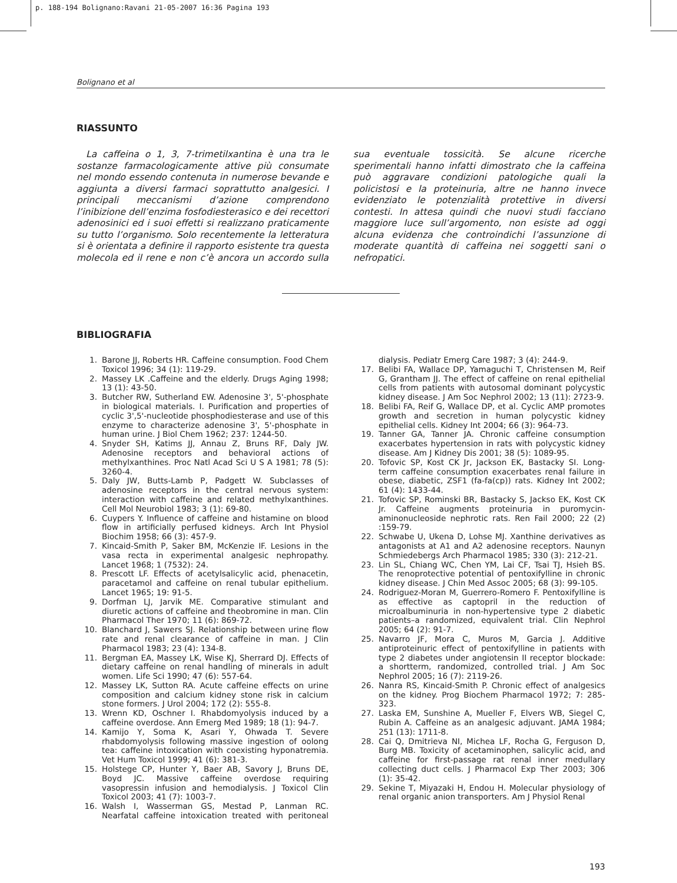p. 188-194 Bolignano:Ravani 21-05-2007 16:36 Pagina 193
Bolignano et al
RIASSUNTO
La caffeina o 1, 3, 7-trimetilxantina è una tra le sostanze farmacologicamente attive più consumate nel mondo essendo contenuta in numerose bevande e aggiunta a diversi farmaci soprattutto analgesici. I principali meccanismi d’azione comprendono l’inibizione dell’enzima fosfodiesterasico e dei recettori adenosinici ed i suoi effetti si realizzano praticamente su tutto l’organismo. Solo recentemente la letteratura si è orientata a definire il rapporto esistente tra questa molecola ed il rene e non c’è ancora un accordo sulla sua eventuale tossicità. Se alcune ricerche sperimentali hanno infatti dimostrato che la caffeina può aggravare condizioni patologiche quali la policistosi e la proteinuria, altre ne hanno invece evidenziato le potenzialità protettive in diversi contesti. In attesa quindi che nuovi studi facciano maggiore luce sull’argomento, non esiste ad oggi alcuna evidenza che controindichi l’assunzione di moderate quantità di caffeina nei soggetti sani o nefropatici.
BIBLIOGRAFIA
1. Barone JJ, Roberts HR. Caffeine consumption. Food Chem Toxicol 1996; 34 (1): 119-29.
2. Massey LK .Caffeine and the elderly. Drugs Aging 1998; 13 (1): 43-50.
3. Butcher RW, Sutherland EW. Adenosine 3', 5'-phosphate in biological materials. I. Purification and properties of cyclic 3',5'-nucleotide phosphodiesterase and use of this enzyme to characterize adenosine 3', 5'-phosphate in human urine. J Biol Chem 1962; 237: 1244-50.
4. Snyder SH, Katims JJ, Annau Z, Bruns RF, Daly JW. Adenosine receptors and behavioral actions of methylxanthines. Proc Natl Acad Sci U S A 1981; 78 (5): 3260-4.
5. Daly JW, Butts-Lamb P, Padgett W. Subclasses of adenosine receptors in the central nervous system: interaction with caffeine and related methylxanthines. Cell Mol Neurobiol 1983; 3 (1): 69-80.
6. Cuypers Y. Influence of caffeine and histamine on blood flow in artificially perfused kidneys. Arch Int Physiol Biochim 1958; 66 (3): 457-9.
7. Kincaid-Smith P, Saker BM, McKenzie IF. Lesions in the vasa recta in experimental analgesic nephropathy. Lancet 1968; 1 (7532): 24.
8. Prescott LF. Effects of acetylsalicylic acid, phenacetin, paracetamol and caffeine on renal tubular epithelium. Lancet 1965; 19: 91-5.
9. Dorfman LJ, Jarvik ME. Comparative stimulant and diuretic actions of caffeine and theobromine in man. Clin Pharmacol Ther 1970; 11 (6): 869-72.
10. Blanchard J, Sawers SJ. Relationship between urine flow rate and renal clearance of caffeine in man. J Clin Pharmacol 1983; 23 (4): 134-8.
11. Bergman EA, Massey LK, Wise KJ, Sherrard DJ. Effects of dietary caffeine on renal handling of minerals in adult women. Life Sci 1990; 47 (6): 557-64.
12. Massey LK, Sutton RA. Acute caffeine effects on urine composition and calcium kidney stone risk in calcium stone formers. J Urol 2004; 172 (2): 555-8.
13. Wrenn KD, Oschner I. Rhabdomyolysis induced by a caffeine overdose. Ann Emerg Med 1989; 18 (1): 94-7.
14. Kamijo Y, Soma K, Asari Y, Ohwada T. Severe rhabdomyolysis following massive ingestion of oolong tea: caffeine intoxication with coexisting hyponatremia. Vet Hum Toxicol 1999; 41 (6): 381-3.
15. Holstege CP, Hunter Y, Baer AB, Savory J, Bruns DE, Boyd JC. Massive caffeine overdose requiring vasopressin infusion and hemodialysis. J Toxicol Clin Toxicol 2003; 41 (7): 1003-7.
16. Walsh I, Wasserman GS, Mestad P, Lanman RC. Nearfatal caffeine intoxication treated with peritoneal dialysis. Pediatr Emerg Care 1987; 3 (4): 244-9.
17. Belibi FA, Wallace DP, Yamaguchi T, Christensen M, Reif G, Grantham JJ. The effect of caffeine on renal epithelial cells from patients with autosomal dominant polycystic kidney disease. J Am Soc Nephrol 2002; 13 (11): 2723-9.
18. Belibi FA, Reif G, Wallace DP, et al. Cyclic AMP promotes growth and secretion in human polycystic kidney epithelial cells. Kidney Int 2004; 66 (3): 964-73.
19. Tanner GA, Tanner JA. Chronic caffeine consumption exacerbates hypertension in rats with polycystic kidney disease. Am J Kidney Dis 2001; 38 (5): 1089-95.
20. Tofovic SP, Kost CK Jr, Jackson EK, Bastacky SI. Long-term caffeine consumption exacerbates renal failure in obese, diabetic, ZSF1 (fa-fa(cp)) rats. Kidney Int 2002; 61 (4): 1433-44.
21. Tofovic SP, Rominski BR, Bastacky S, Jackso EK, Kost CK Jr. Caffeine augments proteinuria in puromycin-aminonucleoside nephrotic rats. Ren Fail 2000; 22 (2) :159-79.
22. Schwabe U, Ukena D, Lohse MJ. Xanthine derivatives as antagonists at A1 and A2 adenosine receptors. Naunyn Schmiedebergs Arch Pharmacol 1985; 330 (3): 212-21.
23. Lin SL, Chiang WC, Chen YM, Lai CF, Tsai TJ, Hsieh BS. The renoprotective potential of pentoxifylline in chronic kidney disease. J Chin Med Assoc 2005; 68 (3): 99-105.
24. Rodriguez-Moran M, Guerrero-Romero F. Pentoxifylline is as effective as captopril in the reduction of microalbuminuria in non-hypertensive type 2 diabetic patients–a randomized, equivalent trial. Clin Nephrol 2005; 64 (2): 91-7.
25. Navarro JF, Mora C, Muros M, Garcia J. Additive antiproteinuric effect of pentoxifylline in patients with type 2 diabetes under angiotensin II receptor blockade: a shortterm, randomized, controlled trial. J Am Soc Nephrol 2005; 16 (7): 2119-26.
26. Nanra RS, Kincaid-Smith P. Chronic effect of analgesics on the kidney. Prog Biochem Pharmacol 1972; 7: 285-323.
27. Laska EM, Sunshine A, Mueller F, Elvers WB, Siegel C, Rubin A. Caffeine as an analgesic adjuvant. JAMA 1984; 251 (13): 1711-8.
28. Cai Q, Dmitrieva NI, Michea LF, Rocha G, Ferguson D, Burg MB. Toxicity of acetaminophen, salicylic acid, and caffeine for first-passage rat renal inner medullary collecting duct cells. J Pharmacol Exp Ther 2003; 306 (1): 35-42.
29. Sekine T, Miyazaki H, Endou H. Molecular physiology of renal organic anion transporters. Am J Physiol Renal
193